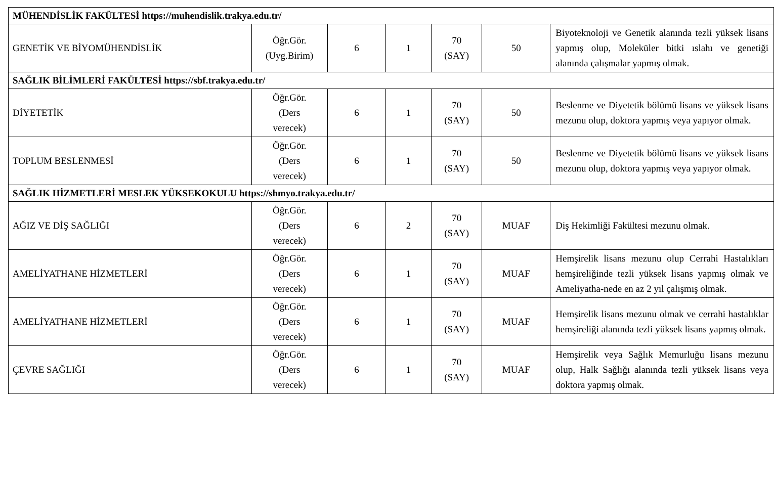| MÜHENDİSLİK FAKÜLTESİ https://muhendislik.trakya.edu.tr/ | | | | | | |
| GENETİK VE BİYOMÜHENDİSLİK | Öğr.Gör. (Uyg.Birim) | 6 | 1 | 70 (SAY) | 50 | Biyoteknoloji ve Genetik alanında tezli yüksek lisans yapmış olup, Moleküler bitki ıslahı ve genetiği alanında çalışmalar yapmış olmak. |
| SAĞLIK BİLİMLERİ FAKÜLTESİ https://sbf.trakya.edu.tr/ | | | | | | |
| DİYETETİK | Öğr.Gör. (Ders verecek) | 6 | 1 | 70 (SAY) | 50 | Beslenme ve Diyetetik bölümü lisans ve yüksek lisans mezunu olup, doktora yapmış veya yapıyor olmak. |
| TOPLUM BESLENMESİ | Öğr.Gör. (Ders verecek) | 6 | 1 | 70 (SAY) | 50 | Beslenme ve Diyetetik bölümü lisans ve yüksek lisans mezunu olup, doktora yapmış veya yapıyor olmak. |
| SAĞLIK HİZMETLERİ MESLEK YÜKSEKOKULU https://shmyo.trakya.edu.tr/ | | | | | | |
| AĞIZ VE DİŞ SAĞLIĞI | Öğr.Gör. (Ders verecek) | 6 | 2 | 70 (SAY) | MUAF | Diş Hekimliği Fakültesi mezunu olmak. |
| AMELİYATHANE HİZMETLERİ | Öğr.Gör. (Ders verecek) | 6 | 1 | 70 (SAY) | MUAF | Hemşirelik lisans mezunu olup Cerrahi Hastalıkları hemşireliğinde tezli yüksek lisans yapmış olmak ve Ameliyatha-nede en az 2 yıl çalışmış olmak. |
| AMELİYATHANE HİZMETLERİ | Öğr.Gör. (Ders verecek) | 6 | 1 | 70 (SAY) | MUAF | Hemşirelik lisans mezunu olmak ve cerrahi hastalıklar hemşireliği alanında tezli yüksek lisans yapmış olmak. |
| ÇEVRE SAĞLIĞI | Öğr.Gör. (Ders verecek) | 6 | 1 | 70 (SAY) | MUAF | Hemşirelik veya Sağlık Memurluğu lisans mezunu olup, Halk Sağlığı alanında tezli yüksek lisans veya doktora yapmış olmak. |